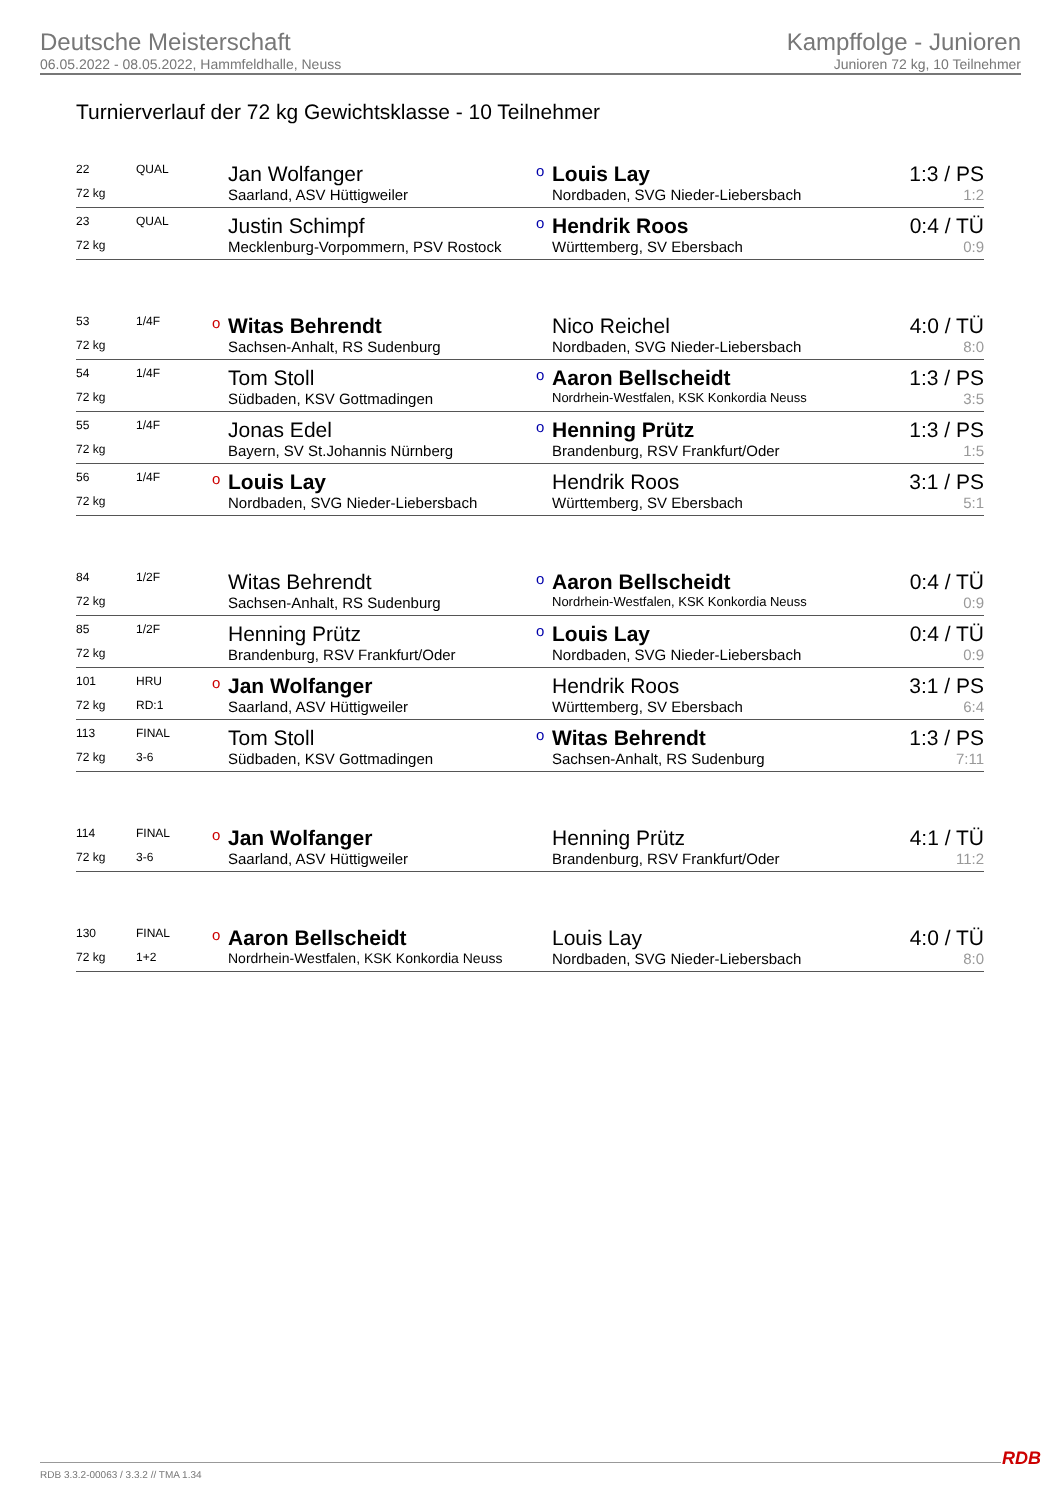Deutsche Meisterschaft
06.05.2022 - 08.05.2022, Hammfeldhalle, Neuss
Kampffolge - Junioren
Junioren 72 kg, 10 Teilnehmer
Turnierverlauf der 72 kg Gewichtsklasse - 10 Teilnehmer
| 22 | QUAL | | Jan Wolfanger | o | Louis Lay | 1:3 / PS |
| 72 kg | | | Saarland, ASV Hüttigweiler | | Nordbaden, SVG Nieder-Liebersbach | 1:2 |
| 23 | QUAL | | Justin Schimpf | o | Hendrik Roos | 0:4 / TÜ |
| 72 kg | | | Mecklenburg-Vorpommern, PSV Rostock | | Württemberg, SV Ebersbach | 0:9 |
| 53 | 1/4F | o | Witas Behrendt | | Nico Reichel | 4:0 / TÜ |
| 72 kg | | | Sachsen-Anhalt, RS Sudenburg | | Nordbaden, SVG Nieder-Liebersbach | 8:0 |
| 54 | 1/4F | | Tom Stoll | o | Aaron Bellscheidt | 1:3 / PS |
| 72 kg | | | Südbaden, KSV Gottmadingen | | Nordrhein-Westfalen, KSK Konkordia Neuss | 3:5 |
| 55 | 1/4F | | Jonas Edel | o | Henning Prütz | 1:3 / PS |
| 72 kg | | | Bayern, SV St.Johannis Nürnberg | | Brandenburg, RSV Frankfurt/Oder | 1:5 |
| 56 | 1/4F | o | Louis Lay | | Hendrik Roos | 3:1 / PS |
| 72 kg | | | Nordbaden, SVG Nieder-Liebersbach | | Württemberg, SV Ebersbach | 5:1 |
| 84 | 1/2F | | Witas Behrendt | o | Aaron Bellscheidt | 0:4 / TÜ |
| 72 kg | | | Sachsen-Anhalt, RS Sudenburg | | Nordrhein-Westfalen, KSK Konkordia Neuss | 0:9 |
| 85 | 1/2F | | Henning Prütz | o | Louis Lay | 0:4 / TÜ |
| 72 kg | | | Brandenburg, RSV Frankfurt/Oder | | Nordbaden, SVG Nieder-Liebersbach | 0:9 |
| 101 | HRU | o | Jan Wolfanger | | Hendrik Roos | 3:1 / PS |
| 72 kg | RD:1 | | Saarland, ASV Hüttigweiler | | Württemberg, SV Ebersbach | 6:4 |
| 113 | FINAL | | Tom Stoll | o | Witas Behrendt | 1:3 / PS |
| 72 kg | 3-6 | | Südbaden, KSV Gottmadingen | | Sachsen-Anhalt, RS Sudenburg | 7:11 |
| 114 | FINAL | o | Jan Wolfanger | | Henning Prütz | 4:1 / TÜ |
| 72 kg | 3-6 | | Saarland, ASV Hüttigweiler | | Brandenburg, RSV Frankfurt/Oder | 11:2 |
| 130 | FINAL | o | Aaron Bellscheidt | | Louis Lay | 4:0 / TÜ |
| 72 kg | 1+2 | | Nordrhein-Westfalen, KSK Konkordia Neuss | | Nordbaden, SVG Nieder-Liebersbach | 8:0 |
RDB 3.3.2-00063 / 3.3.2 // TMA 1.34
RDB